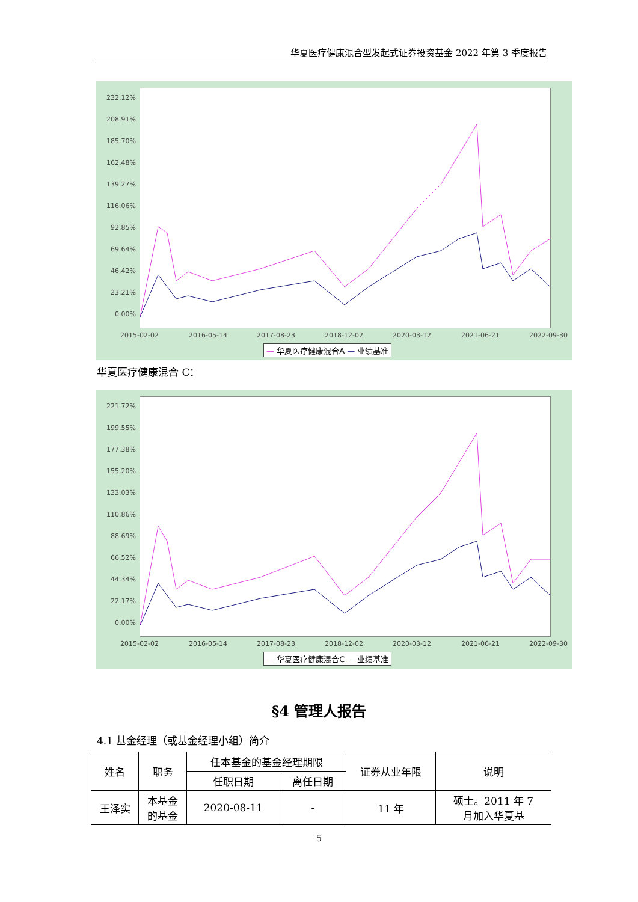华夏医疗健康混合型发起式证券投资基金 2022 年第 3 季度报告
232.12%
208.91%
185.70%
162.48%
139.27%
116.06%
92.85%
69.64%
46.42%
23.21%
0.00%
2015-02-02 2016-05-14 2017-08-23 2018-12-02 2020-03-12 2021-06-21 2022-09-30
— 华夏医疗健康混合A — 业绩基准
华夏医疗健康混合 C：
221.72%
199.55%
177.38%
155.20%
133.03%
110.86%
88.69%
66.52%
44.34%
22.17%
0.00%
2015-02-02 2016-05-14 2017-08-23 2018-12-02 2020-03-12 2021-06-21 2022-09-30
— 华夏医疗健康混合C — 业绩基准
§4 管理人报告
4.1 基金经理（或基金经理小组）简介
| 姓名 | 职务 | 任本基金的基金经理期限 | | 证券从业年限 | 说明 |
| --- | --- | --- | --- | --- | --- |
| | | 任职日期 | 离任日期 | | |
| 王泽实 | 本基金 的基金 | 2020-08-11 | - | 11 年 | 硕士。2011 年 7 月加入华夏基 |
5